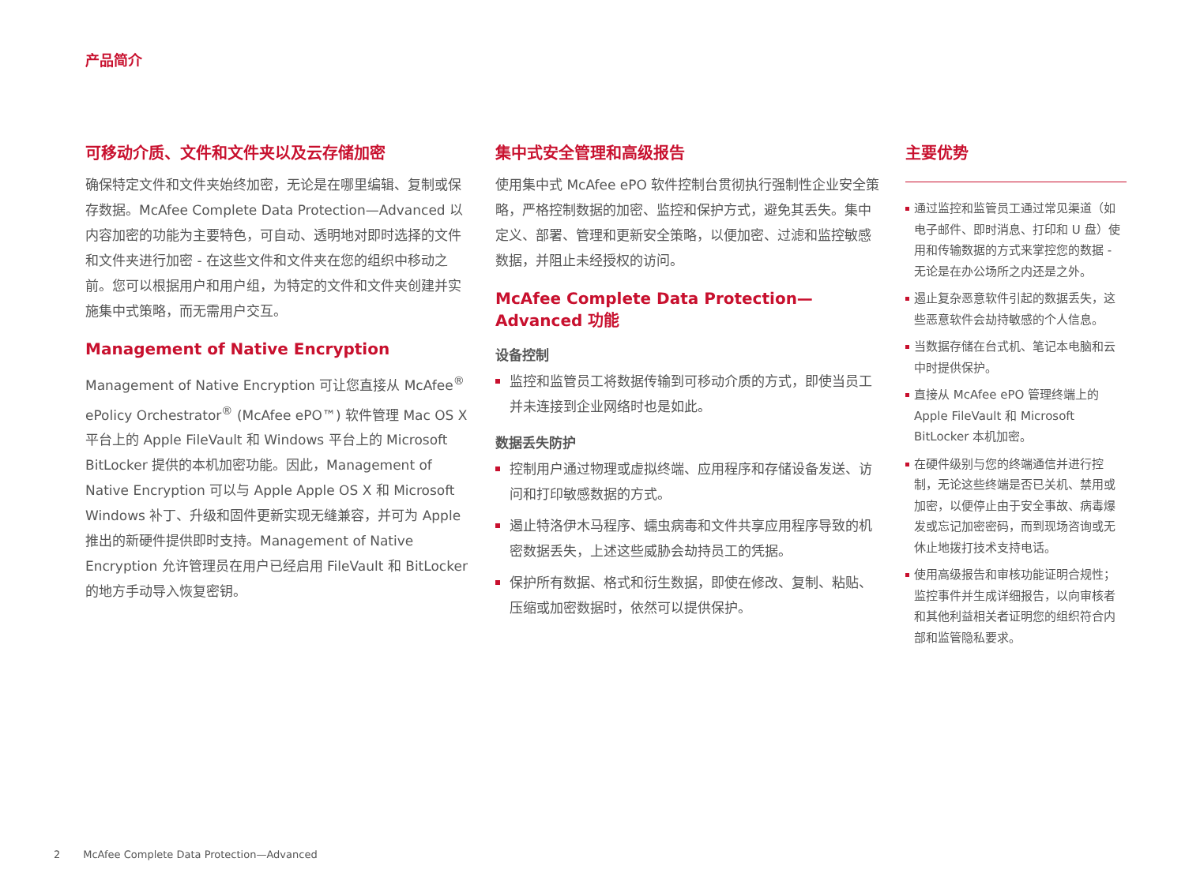产品简介
可移动介质、文件和文件夹以及云存储加密
确保特定文件和文件夹始终加密，无论是在哪里编辑、复制或保存数据。McAfee Complete Data Protection—Advanced 以内容加密的功能为主要特色，可自动、透明地对即时选择的文件和文件夹进行加密 - 在这些文件和文件夹在您的组织中移动之前。您可以根据用户和用户组，为特定的文件和文件夹创建并实施集中式策略，而无需用户交互。
Management of Native Encryption
Management of Native Encryption 可让您直接从 McAfee<sup>®</sup> ePolicy Orchestrator<sup>®</sup> (McAfee ePO™) 软件管理 Mac OS X 平台上的 Apple FileVault 和 Windows 平台上的 Microsoft BitLocker 提供的本机加密功能。因此，Management of Native Encryption 可以与 Apple Apple OS X 和 Microsoft Windows 补丁、升级和固件更新实现无缝兼容，并可为 Apple 推出的新硬件提供即时支持。Management of Native Encryption 允许管理员在用户已经启用 FileVault 和 BitLocker 的地方手动导入恢复密钥。
集中式安全管理和高级报告
使用集中式 McAfee ePO 软件控制台贯彻执行强制性企业安全策略，严格控制数据的加密、监控和保护方式，避免其丢失。集中定义、部署、管理和更新安全策略，以便加密、过滤和监控敏感数据，并阻止未经授权的访问。
McAfee Complete Data Protection—Advanced 功能
设备控制
监控和监管员工将数据传输到可移动介质的方式，即使当员工并未连接到企业网络时也是如此。
数据丢失防护
控制用户通过物理或虚拟终端、应用程序和存储设备发送、访问和打印敏感数据的方式。
遏止特洛伊木马程序、蠕虫病毒和文件共享应用程序导致的机密数据丢失，上述这些威胁会劫持员工的凭据。
保护所有数据、格式和衍生数据，即使在修改、复制、粘贴、压缩或加密数据时，依然可以提供保护。
主要优势
通过监控和监管员工通过常见渠道（如电子邮件、即时消息、打印和 U 盘）使用和传输数据的方式来掌控您的数据 - 无论是在办公场所之内还是之外。
遏止复杂恶意软件引起的数据丢失，这些恶意软件会劫持敏感的个人信息。
当数据存储在台式机、笔记本电脑和云中时提供保护。
直接从 McAfee ePO 管理终端上的 Apple FileVault 和 Microsoft BitLocker 本机加密。
在硬件级别与您的终端通信并进行控制，无论这些终端是否已关机、禁用或加密，以便停止由于安全事故、病毒爆发或忘记加密密码，而到现场咨询或无休止地拨打技术支持电话。
使用高级报告和审核功能证明合规性；监控事件并生成详细报告，以向审核者和其他利益相关者证明您的组织符合内部和监管隐私要求。
2 McAfee Complete Data Protection—Advanced